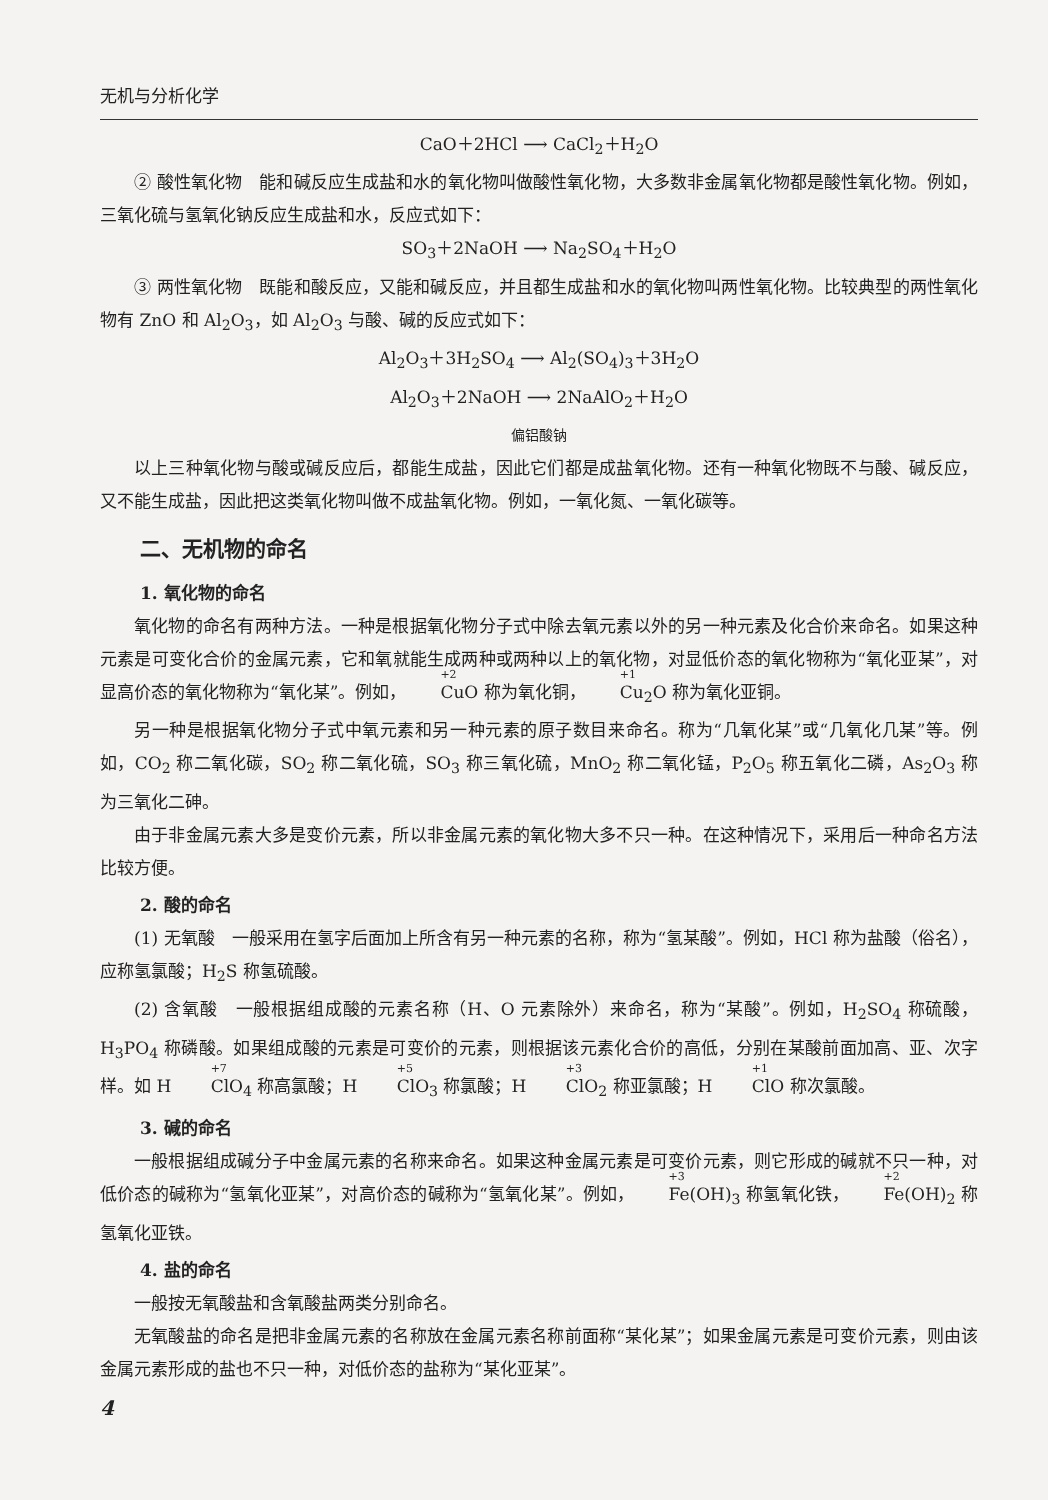无机与分析化学
CaO＋2HCl ⟶ CaCl<sub>2</sub>＋H<sub>2</sub>O
② 酸性氧化物　能和碱反应生成盐和水的氧化物叫做酸性氧化物，大多数非金属氧化物都是酸性氧化物。例如，三氧化硫与氢氧化钠反应生成盐和水，反应式如下：
SO<sub>3</sub>＋2NaOH ⟶ Na<sub>2</sub>SO<sub>4</sub>＋H<sub>2</sub>O
③ 两性氧化物　既能和酸反应，又能和碱反应，并且都生成盐和水的氧化物叫两性氧化物。比较典型的两性氧化物有 ZnO 和 Al<sub>2</sub>O<sub>3</sub>，如 Al<sub>2</sub>O<sub>3</sub> 与酸、碱的反应式如下：
Al<sub>2</sub>O<sub>3</sub>＋3H<sub>2</sub>SO<sub>4</sub> ⟶ Al<sub>2</sub>(SO<sub>4</sub>)<sub>3</sub>＋3H<sub>2</sub>O
Al<sub>2</sub>O<sub>3</sub>＋2NaOH ⟶ 2NaAlO<sub>2</sub>＋H<sub>2</sub>O
偏铝酸钠
以上三种氧化物与酸或碱反应后，都能生成盐，因此它们都是成盐氧化物。还有一种氧化物既不与酸、碱反应，又不能生成盐，因此把这类氧化物叫做不成盐氧化物。例如，一氧化氮、一氧化碳等。
二、无机物的命名
1. 氧化物的命名
氧化物的命名有两种方法。一种是根据氧化物分子式中除去氧元素以外的另一种元素及化合价来命名。如果这种元素是可变化合价的金属元素，它和氧就能生成两种或两种以上的氧化物，对显低价态的氧化物称为“氧化亚某”，对显高价态的氧化物称为“氧化某”。例如，<sup>+2</sup>Cu O 称为氧化铜，<sup>+1</sup>Cu<sub>2</sub>O 称为氧化亚铜。
另一种是根据氧化物分子式中氧元素和另一种元素的原子数目来命名。称为“几氧化某”或“几氧化几某”等。例如，CO<sub>2</sub> 称二氧化碳，SO<sub>2</sub> 称二氧化硫，SO<sub>3</sub> 称三氧化硫，MnO<sub>2</sub> 称二氧化锰，P<sub>2</sub>O<sub>5</sub> 称五氧化二磷，As<sub>2</sub>O<sub>3</sub> 称为三氧化二砷。
由于非金属元素大多是变价元素，所以非金属元素的氧化物大多不只一种。在这种情况下，采用后一种命名方法比较方便。
2. 酸的命名
(1) 无氧酸　一般采用在氢字后面加上所含有另一种元素的名称，称为“氢某酸”。例如，HCl 称为盐酸（俗名），应称氢氯酸；H<sub>2</sub>S 称氢硫酸。
(2) 含氧酸　一般根据组成酸的元素名称（H、O 元素除外）来命名，称为“某酸”。例如，H<sub>2</sub>SO<sub>4</sub> 称硫酸，H<sub>3</sub>PO<sub>4</sub> 称磷酸。如果组成酸的元素是可变价的元素，则根据该元素化合价的高低，分别在某酸前面加高、亚、次字样。如 H <sup>+7</sup>Cl O<sub>4</sub> 称高氯酸；H <sup>+5</sup>Cl O<sub>3</sub> 称氯酸；H <sup>+3</sup>Cl O<sub>2</sub> 称亚氯酸；H <sup>+1</sup>Cl O 称次氯酸。
3. 碱的命名
一般根据组成碱分子中金属元素的名称来命名。如果这种金属元素是可变价元素，则它形成的碱就不只一种，对低价态的碱称为“氢氧化亚某”，对高价态的碱称为“氢氧化某”。例如，<sup>+3</sup>Fe(OH)<sub>3</sub> 称氢氧化铁，<sup>+2</sup>Fe(OH)<sub>2</sub> 称氢氧化亚铁。
4. 盐的命名
一般按无氧酸盐和含氧酸盐两类分别命名。
无氧酸盐的命名是把非金属元素的名称放在金属元素名称前面称“某化某”；如果金属元素是可变价元素，则由该金属元素形成的盐也不只一种，对低价态的盐称为“某化亚某”。
4